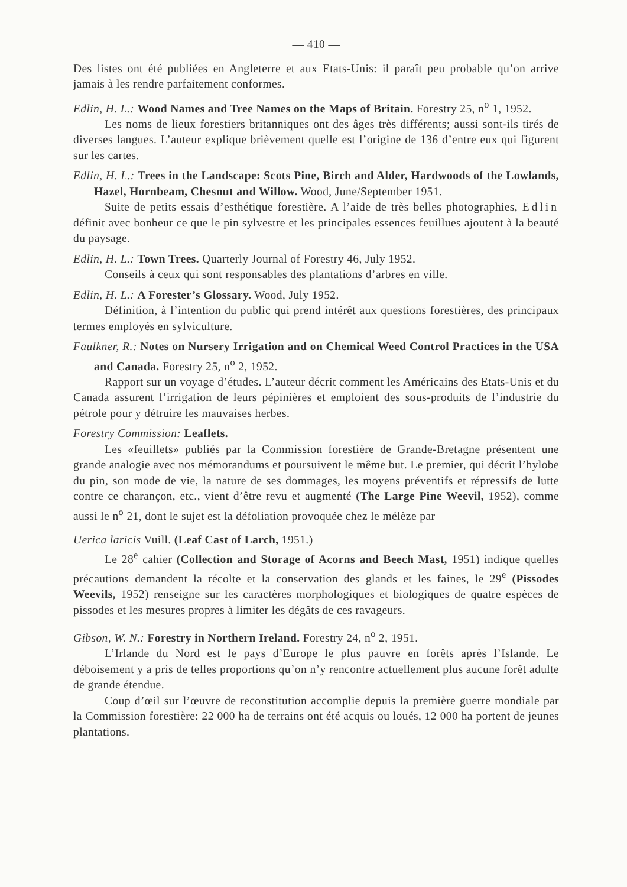— 410 —
Des listes ont été publiées en Angleterre et aux Etats-Unis: il paraît peu probable qu’on arrive jamais à les rendre parfaitement conformes.
Edlin, H. L.: Wood Names and Tree Names on the Maps of Britain. Forestry 25, n<sup>o</sup> 1, 1952.
Les noms de lieux forestiers britanniques ont des âges très différents; aussi sont-ils tirés de diverses langues. L’auteur explique brièvement quelle est l’origine de 136 d’entre eux qui figurent sur les cartes.
Edlin, H. L.: Trees in the Landscape: Scots Pine, Birch and Alder, Hardwoods of the Lowlands, Hazel, Hornbeam, Chesnut and Willow. Wood, June/September 1951.
Suite de petits essais d’esthétique forestière. A l’aide de très belles photographies, Edlin définit avec bonheur ce que le pin sylvestre et les principales essences feuillues ajoutent à la beauté du paysage.
Edlin, H. L.: Town Trees. Quarterly Journal of Forestry 46, July 1952.
Conseils à ceux qui sont responsables des plantations d’arbres en ville.
Edlin, H. L.: A Forester’s Glossary. Wood, July 1952.
Définition, à l’intention du public qui prend intérêt aux questions forestières, des principaux termes employés en sylviculture.
Faulkner, R.: Notes on Nursery Irrigation and on Chemical Weed Control Practices in the USA and Canada. Forestry 25, n<sup>o</sup> 2, 1952.
Rapport sur un voyage d’études. L’auteur décrit comment les Américains des Etats-Unis et du Canada assurent l’irrigation de leurs pépinières et emploient des sous-produits de l’industrie du pétrole pour y détruire les mauvaises herbes.
Forestry Commission: Leaflets.
Les «feuillets» publiés par la Commission forestière de Grande-Bretagne présentent une grande analogie avec nos mémorandums et poursuivent le même but. Le premier, qui décrit l’hylobe du pin, son mode de vie, la nature de ses dommages, les moyens préventifs et répressifs de lutte contre ce charançon, etc., vient d’être revu et augmenté (The Large Pine Weevil, 1952), comme aussi le n<sup>o</sup> 21, dont le sujet est la défoliation provoquée chez le mélèze par
Uerica laricis Vuill. (Leaf Cast of Larch, 1951.)
Le 28<sup>e</sup> cahier (Collection and Storage of Acorns and Beech Mast, 1951) indique quelles précautions demandent la récolte et la conservation des glands et les faines, le 29<sup>e</sup> (Pissodes Weevils, 1952) renseigne sur les caractères morphologiques et biologiques de quatre espèces de pissodes et les mesures propres à limiter les dégâts de ces ravageurs.
Gibson, W. N.: Forestry in Northern Ireland. Forestry 24, n<sup>o</sup> 2, 1951.
L’Irlande du Nord est le pays d’Europe le plus pauvre en forêts après l’Islande. Le déboisement y a pris de telles proportions qu’on n’y rencontre actuellement plus aucune forêt adulte de grande étendue.
Coup d’œil sur l’œuvre de reconstitution accomplie depuis la première guerre mondiale par la Commission forestière: 22 000 ha de terrains ont été acquis ou loués, 12 000 ha portent de jeunes plantations.